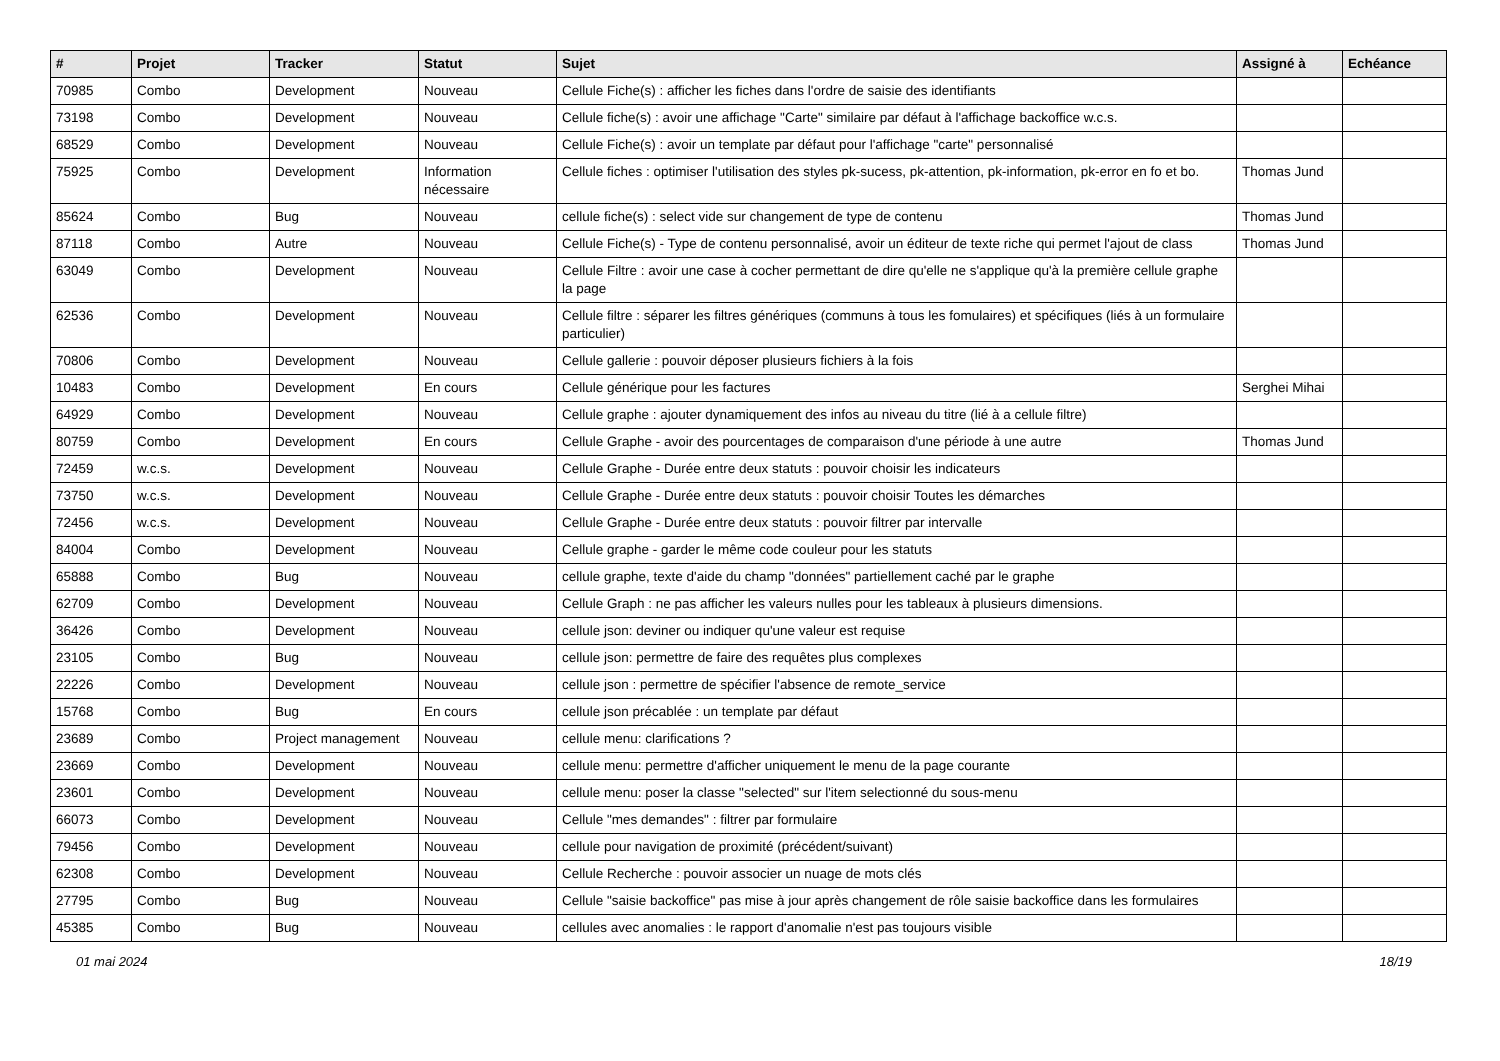| # | Projet | Tracker | Statut | Sujet | Assigné à | Echéance |
| --- | --- | --- | --- | --- | --- | --- |
| 70985 | Combo | Development | Nouveau | Cellule Fiche(s) : afficher les fiches dans l'ordre de saisie des identifiants | | |
| 73198 | Combo | Development | Nouveau | Cellule fiche(s) : avoir une affichage "Carte" similaire par défaut à l'affichage backoffice w.c.s. | | |
| 68529 | Combo | Development | Nouveau | Cellule Fiche(s) : avoir un template par défaut pour l'affichage "carte" personnalisé | | |
| 75925 | Combo | Development | Information nécessaire | Cellule fiches : optimiser l'utilisation des styles pk-sucess, pk-attention, pk-information, pk-error en fo et bo. | Thomas Jund | |
| 85624 | Combo | Bug | Nouveau | cellule fiche(s) : select vide sur changement de type de contenu | Thomas Jund | |
| 87118 | Combo | Autre | Nouveau | Cellule Fiche(s) - Type de contenu personnalisé, avoir un éditeur de texte riche qui permet l'ajout de class | Thomas Jund | |
| 63049 | Combo | Development | Nouveau | Cellule Filtre : avoir une case à cocher permettant de dire qu'elle ne s'applique qu'à la première cellule graphe la page | | |
| 62536 | Combo | Development | Nouveau | Cellule filtre : séparer les filtres génériques (communs à tous les fomulaires) et spécifiques (liés à un formulaire particulier) | | |
| 70806 | Combo | Development | Nouveau | Cellule gallerie : pouvoir déposer plusieurs fichiers à la fois | | |
| 10483 | Combo | Development | En cours | Cellule générique pour les factures | Serghei Mihai | |
| 64929 | Combo | Development | Nouveau | Cellule graphe : ajouter dynamiquement des infos au niveau du titre (lié à a cellule filtre) | | |
| 80759 | Combo | Development | En cours | Cellule Graphe - avoir des pourcentages de comparaison d'une période à une autre | Thomas Jund | |
| 72459 | w.c.s. | Development | Nouveau | Cellule Graphe - Durée entre deux statuts : pouvoir choisir les indicateurs | | |
| 73750 | w.c.s. | Development | Nouveau | Cellule Graphe - Durée entre deux statuts : pouvoir choisir Toutes les démarches | | |
| 72456 | w.c.s. | Development | Nouveau | Cellule Graphe - Durée entre deux statuts : pouvoir filtrer par intervalle | | |
| 84004 | Combo | Development | Nouveau | Cellule graphe - garder le même code couleur pour les statuts | | |
| 65888 | Combo | Bug | Nouveau | cellule graphe, texte d'aide du champ "données" partiellement caché par le graphe | | |
| 62709 | Combo | Development | Nouveau | Cellule Graph : ne pas afficher les valeurs nulles pour les tableaux à plusieurs dimensions. | | |
| 36426 | Combo | Development | Nouveau | cellule json: deviner ou indiquer qu'une valeur est requise | | |
| 23105 | Combo | Bug | Nouveau | cellule json: permettre de faire des requêtes plus complexes | | |
| 22226 | Combo | Development | Nouveau | cellule json : permettre de spécifier l'absence de remote_service | | |
| 15768 | Combo | Bug | En cours | cellule json précablée : un template par défaut | | |
| 23689 | Combo | Project management | Nouveau | cellule menu: clarifications ? | | |
| 23669 | Combo | Development | Nouveau | cellule menu: permettre d'afficher uniquement le menu de la page courante | | |
| 23601 | Combo | Development | Nouveau | cellule menu: poser la classe "selected" sur l'item selectionné du sous-menu | | |
| 66073 | Combo | Development | Nouveau | Cellule "mes demandes" : filtrer par formulaire | | |
| 79456 | Combo | Development | Nouveau | cellule pour navigation de proximité (précédent/suivant) | | |
| 62308 | Combo | Development | Nouveau | Cellule Recherche : pouvoir associer un nuage de mots clés | | |
| 27795 | Combo | Bug | Nouveau | Cellule "saisie backoffice" pas mise à jour après changement de rôle saisie backoffice dans les formulaires | | |
| 45385 | Combo | Bug | Nouveau | cellules avec anomalies : le rapport d'anomalie n'est pas toujours visible | | |
01 mai 2024 18/19